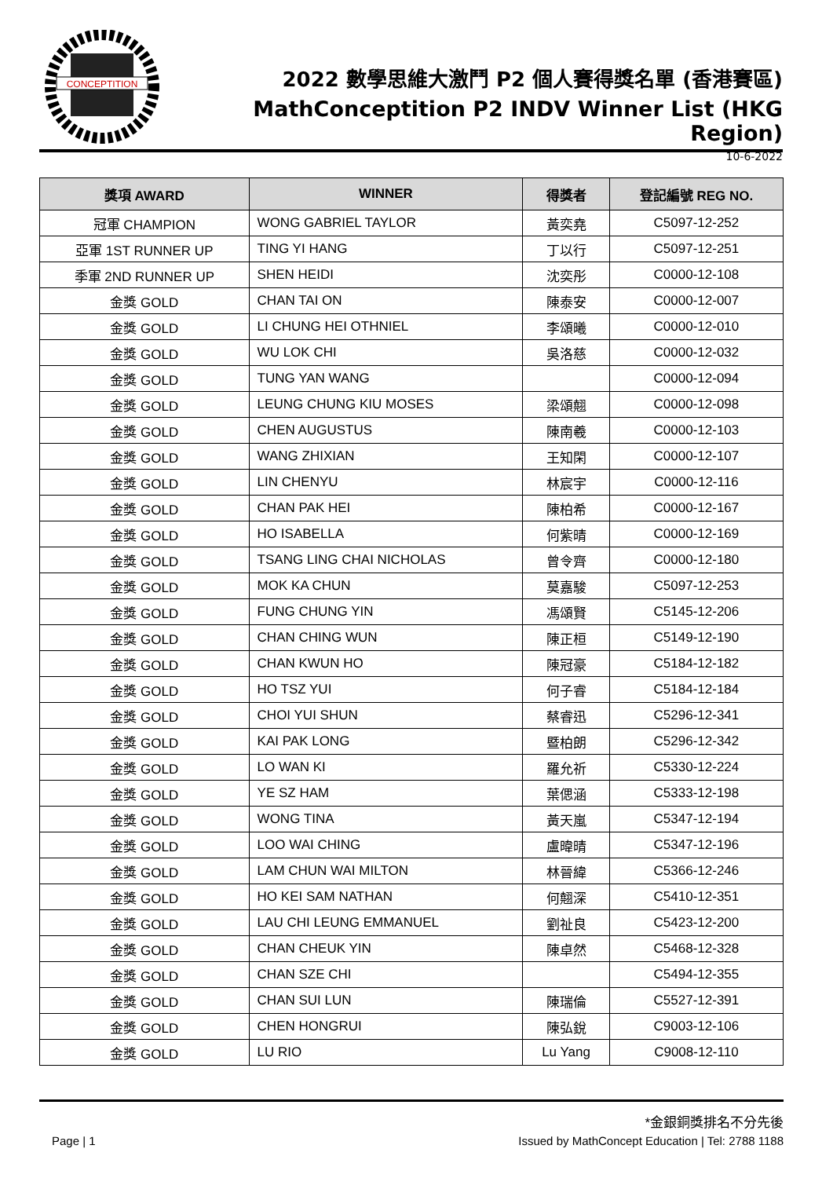CONCEPTITION
2022 數學思維大激鬥 P2 個人賽得獎名單 (香港賽區)
MathConceptition P2 INDV Winner List (HKG Region)
10-6-2022
| 獎項 AWARD | WINNER | 得獎者 | 登記編號 REG NO. |
| --- | --- | --- | --- |
| 冠軍 CHAMPION | WONG GABRIEL TAYLOR | 黃奕堯 | C5097-12-252 |
| 亞軍 1ST RUNNER UP | TING YI HANG | 丁以行 | C5097-12-251 |
| 季軍 2ND RUNNER UP | SHEN HEIDI | 沈奕彤 | C0000-12-108 |
| 金獎 GOLD | CHAN TAI ON | 陳泰安 | C0000-12-007 |
| 金獎 GOLD | LI CHUNG HEI OTHNIEL | 李頌曦 | C0000-12-010 |
| 金獎 GOLD | WU LOK CHI | 吳洛慈 | C0000-12-032 |
| 金獎 GOLD | TUNG YAN WANG | | C0000-12-094 |
| 金獎 GOLD | LEUNG CHUNG KIU MOSES | 梁頌翹 | C0000-12-098 |
| 金獎 GOLD | CHEN AUGUSTUS | 陳南羲 | C0000-12-103 |
| 金獎 GOLD | WANG ZHIXIAN | 王知閑 | C0000-12-107 |
| 金獎 GOLD | LIN CHENYU | 林宸宇 | C0000-12-116 |
| 金獎 GOLD | CHAN PAK HEI | 陳柏希 | C0000-12-167 |
| 金獎 GOLD | HO ISABELLA | 何紫晴 | C0000-12-169 |
| 金獎 GOLD | TSANG LING CHAI NICHOLAS | 曾令齊 | C0000-12-180 |
| 金獎 GOLD | MOK KA CHUN | 莫嘉駿 | C5097-12-253 |
| 金獎 GOLD | FUNG CHUNG YIN | 馮頌賢 | C5145-12-206 |
| 金獎 GOLD | CHAN CHING WUN | 陳正桓 | C5149-12-190 |
| 金獎 GOLD | CHAN KWUN HO | 陳冠豪 | C5184-12-182 |
| 金獎 GOLD | HO TSZ YUI | 何子睿 | C5184-12-184 |
| 金獎 GOLD | CHOI YUI SHUN | 蔡睿迅 | C5296-12-341 |
| 金獎 GOLD | KAI PAK LONG | 暨柏朗 | C5296-12-342 |
| 金獎 GOLD | LO WAN KI | 羅允祈 | C5330-12-224 |
| 金獎 GOLD | YE SZ HAM | 葉偲涵 | C5333-12-198 |
| 金獎 GOLD | WONG TINA | 黃天嵐 | C5347-12-194 |
| 金獎 GOLD | LOO WAI CHING | 盧暐晴 | C5347-12-196 |
| 金獎 GOLD | LAM CHUN WAI MILTON | 林晉緯 | C5366-12-246 |
| 金獎 GOLD | HO KEI SAM NATHAN | 何翹深 | C5410-12-351 |
| 金獎 GOLD | LAU CHI LEUNG EMMANUEL | 劉祉良 | C5423-12-200 |
| 金獎 GOLD | CHAN CHEUK YIN | 陳卓然 | C5468-12-328 |
| 金獎 GOLD | CHAN SZE CHI | | C5494-12-355 |
| 金獎 GOLD | CHAN SUI LUN | 陳瑞倫 | C5527-12-391 |
| 金獎 GOLD | CHEN HONGRUI | 陳弘銳 | C9003-12-106 |
| 金獎 GOLD | LU RIO | Lu Yang | C9008-12-110 |
*金銀銅獎排名不分先後
Page | 1 Issued by MathConcept Education | Tel: 2788 1188